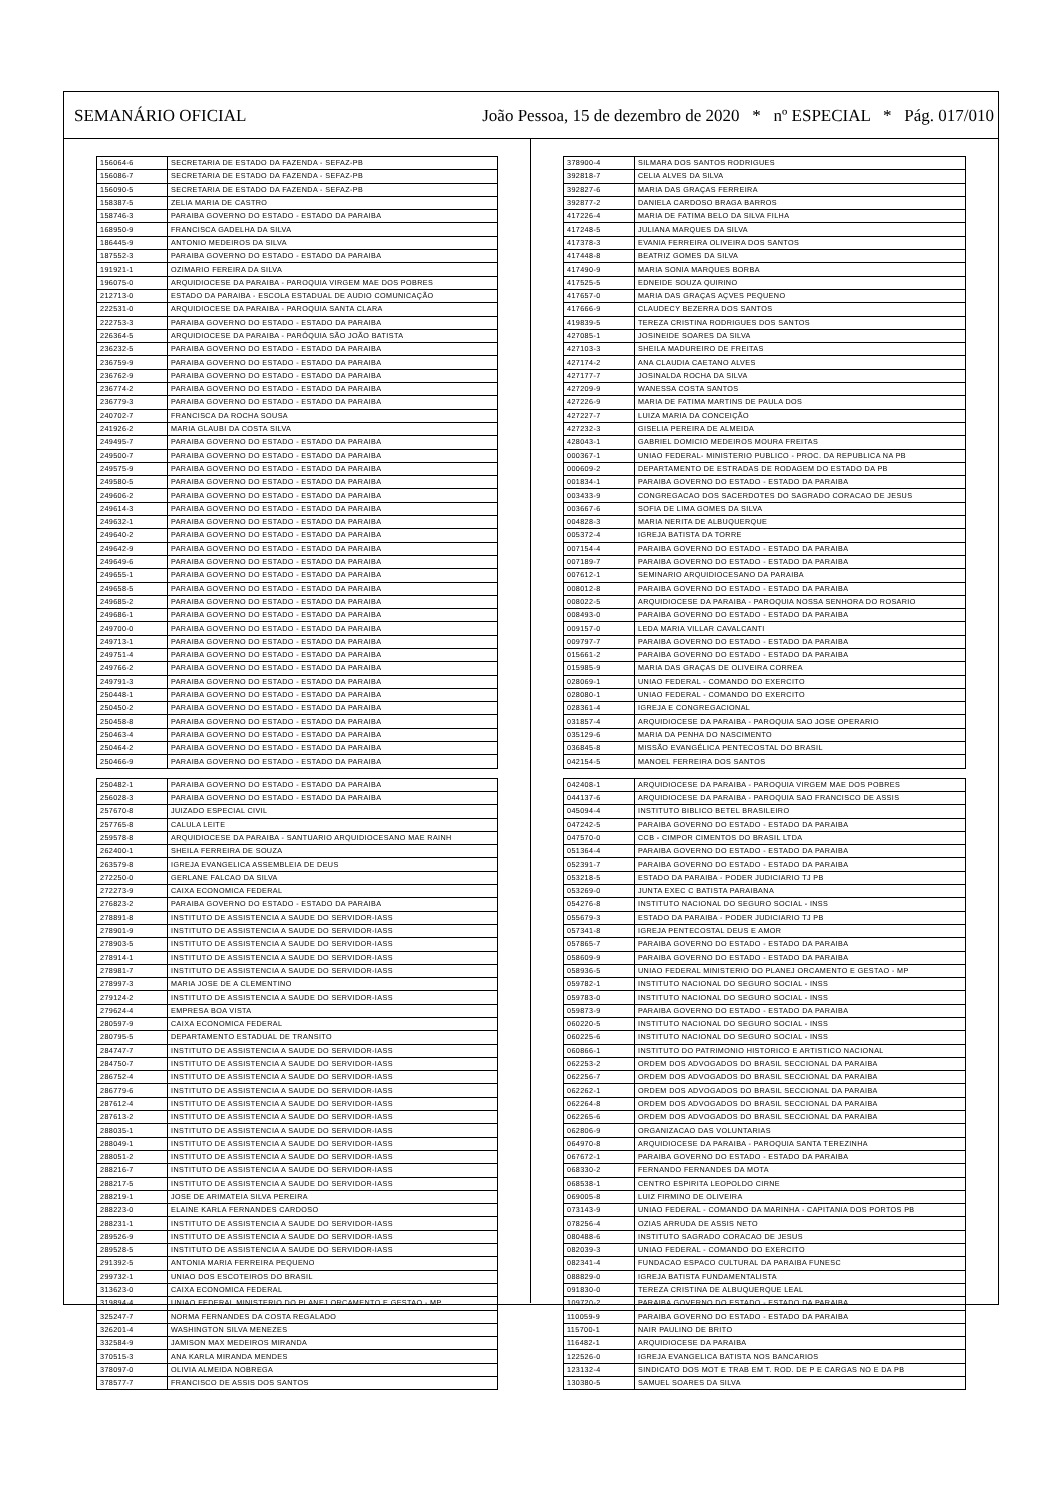SEMANÁRIO OFICIAL João Pessoa, 15 de dezembro de 2020 * nº ESPECIAL * Pág. 017/010
| 156064-6 | SECRETARIA DE ESTADO DA FAZENDA - SEFAZ-PB |
| 156086-7 | SECRETARIA DE ESTADO DA FAZENDA - SEFAZ-PB |
| 156090-5 | SECRETARIA DE ESTADO DA FAZENDA - SEFAZ-PB |
| 158387-5 | ZELIA MARIA DE CASTRO |
| 158746-3 | PARAIBA GOVERNO DO ESTADO - ESTADO DA PARAIBA |
| 168950-9 | FRANCISCA GADELHA DA SILVA |
| 186445-9 | ANTONIO MEDEIROS DA SILVA |
| 187552-3 | PARAIBA GOVERNO DO ESTADO - ESTADO DA PARAIBA |
| 191921-1 | OZIMARIO FEREIRA DA SILVA |
| 196075-0 | ARQUIDIOCESE DA PARAIBA - PAROQUIA VIRGEM MAE DOS POBRES |
| 212713-0 | ESTADO DA PARAIBA - ESCOLA ESTADUAL DE AUDIO COMUNICAÇÃO |
| 222531-0 | ARQUIDIOCESE DA PARAIBA - PAROQUIA SANTA CLARA |
| 222753-3 | PARAIBA GOVERNO DO ESTADO - ESTADO DA PARAIBA |
| 226364-5 | ARQUIDIOCESE DA PARAIBA - PARÓQUIA SÃO JOÃO BATISTA |
| 236232-5 | PARAIBA GOVERNO DO ESTADO - ESTADO DA PARAIBA |
| 236759-9 | PARAIBA GOVERNO DO ESTADO - ESTADO DA PARAIBA |
| 236762-9 | PARAIBA GOVERNO DO ESTADO - ESTADO DA PARAIBA |
| 236774-2 | PARAIBA GOVERNO DO ESTADO - ESTADO DA PARAIBA |
| 236779-3 | PARAIBA GOVERNO DO ESTADO - ESTADO DA PARAIBA |
| 240702-7 | FRANCISCA DA ROCHA SOUSA |
| 241926-2 | MARIA GLAUBI DA COSTA SILVA |
| 249495-7 | PARAIBA GOVERNO DO ESTADO - ESTADO DA PARAIBA |
| 249500-7 | PARAIBA GOVERNO DO ESTADO - ESTADO DA PARAIBA |
| 249575-9 | PARAIBA GOVERNO DO ESTADO - ESTADO DA PARAIBA |
| 249580-5 | PARAIBA GOVERNO DO ESTADO - ESTADO DA PARAIBA |
| 249606-2 | PARAIBA GOVERNO DO ESTADO - ESTADO DA PARAIBA |
| 249614-3 | PARAIBA GOVERNO DO ESTADO - ESTADO DA PARAIBA |
| 249632-1 | PARAIBA GOVERNO DO ESTADO - ESTADO DA PARAIBA |
| 249640-2 | PARAIBA GOVERNO DO ESTADO - ESTADO DA PARAIBA |
| 249642-9 | PARAIBA GOVERNO DO ESTADO - ESTADO DA PARAIBA |
| 249649-6 | PARAIBA GOVERNO DO ESTADO - ESTADO DA PARAIBA |
| 249655-1 | PARAIBA GOVERNO DO ESTADO - ESTADO DA PARAIBA |
| 249658-5 | PARAIBA GOVERNO DO ESTADO - ESTADO DA PARAIBA |
| 249685-2 | PARAIBA GOVERNO DO ESTADO - ESTADO DA PARAIBA |
| 249686-1 | PARAIBA GOVERNO DO ESTADO - ESTADO DA PARAIBA |
| 249700-0 | PARAIBA GOVERNO DO ESTADO - ESTADO DA PARAIBA |
| 249713-1 | PARAIBA GOVERNO DO ESTADO - ESTADO DA PARAIBA |
| 249751-4 | PARAIBA GOVERNO DO ESTADO - ESTADO DA PARAIBA |
| 249766-2 | PARAIBA GOVERNO DO ESTADO - ESTADO DA PARAIBA |
| 249791-3 | PARAIBA GOVERNO DO ESTADO - ESTADO DA PARAIBA |
| 250448-1 | PARAIBA GOVERNO DO ESTADO - ESTADO DA PARAIBA |
| 250450-2 | PARAIBA GOVERNO DO ESTADO - ESTADO DA PARAIBA |
| 250458-8 | PARAIBA GOVERNO DO ESTADO - ESTADO DA PARAIBA |
| 250463-4 | PARAIBA GOVERNO DO ESTADO - ESTADO DA PARAIBA |
| 250464-2 | PARAIBA GOVERNO DO ESTADO - ESTADO DA PARAIBA |
| 250466-9 | PARAIBA GOVERNO DO ESTADO - ESTADO DA PARAIBA |
| 250482-1 | PARAIBA GOVERNO DO ESTADO - ESTADO DA PARAIBA |
| 256028-3 | PARAIBA GOVERNO DO ESTADO - ESTADO DA PARAIBA |
| 257670-8 | JUIZADO ESPECIAL CIVIL |
| 257765-8 | CALULA LEITE |
| 259578-8 | ARQUIDIOCESE DA PARAIBA - SANTUARIO ARQUIDIOCESANO MAE RAINH |
| 262400-1 | SHEILA FERREIRA DE SOUZA |
| 263579-8 | IGREJA EVANGELICA ASSEMBLEIA DE DEUS |
| 272250-0 | GERLANE FALCAO DA SILVA |
| 272273-9 | CAIXA ECONOMICA FEDERAL |
| 276823-2 | PARAIBA GOVERNO DO ESTADO - ESTADO DA PARAIBA |
| 278891-8 | INSTITUTO DE ASSISTENCIA A SAUDE DO SERVIDOR-IASS |
| 278901-9 | INSTITUTO DE ASSISTENCIA A SAUDE DO SERVIDOR-IASS |
| 278903-5 | INSTITUTO DE ASSISTENCIA A SAUDE DO SERVIDOR-IASS |
| 278914-1 | INSTITUTO DE ASSISTENCIA A SAUDE DO SERVIDOR-IASS |
| 278981-7 | INSTITUTO DE ASSISTENCIA A SAUDE DO SERVIDOR-IASS |
| 278997-3 | MARIA JOSE DE A CLEMENTINO |
| 279124-2 | INSTITUTO DE ASSISTENCIA A SAUDE DO SERVIDOR-IASS |
| 279624-4 | EMPRESA BOA VISTA |
| 280597-9 | CAIXA ECONOMICA FEDERAL |
| 280795-5 | DEPARTAMENTO ESTADUAL DE TRANSITO |
| 284747-7 | INSTITUTO DE ASSISTENCIA A SAUDE DO SERVIDOR-IASS |
| 284750-7 | INSTITUTO DE ASSISTENCIA A SAUDE DO SERVIDOR-IASS |
| 286752-4 | INSTITUTO DE ASSISTENCIA A SAUDE DO SERVIDOR-IASS |
| 286779-6 | INSTITUTO DE ASSISTENCIA A SAUDE DO SERVIDOR-IASS |
| 287612-4 | INSTITUTO DE ASSISTENCIA A SAUDE DO SERVIDOR-IASS |
| 287613-2 | INSTITUTO DE ASSISTENCIA A SAUDE DO SERVIDOR-IASS |
| 288035-1 | INSTITUTO DE ASSISTENCIA A SAUDE DO SERVIDOR-IASS |
| 288049-1 | INSTITUTO DE ASSISTENCIA A SAUDE DO SERVIDOR-IASS |
| 288051-2 | INSTITUTO DE ASSISTENCIA A SAUDE DO SERVIDOR-IASS |
| 288216-7 | INSTITUTO DE ASSISTENCIA A SAUDE DO SERVIDOR-IASS |
| 288217-5 | INSTITUTO DE ASSISTENCIA A SAUDE DO SERVIDOR-IASS |
| 288219-1 | JOSE DE ARIMATEIA SILVA PEREIRA |
| 288223-0 | ELAINE KARLA FERNANDES CARDOSO |
| 288231-1 | INSTITUTO DE ASSISTENCIA A SAUDE DO SERVIDOR-IASS |
| 289526-9 | INSTITUTO DE ASSISTENCIA A SAUDE DO SERVIDOR-IASS |
| 289528-5 | INSTITUTO DE ASSISTENCIA A SAUDE DO SERVIDOR-IASS |
| 291392-5 | ANTONIA MARIA FERREIRA PEQUENO |
| 299732-1 | UNIAO DOS ESCOTEIROS DO BRASIL |
| 313623-0 | CAIXA ECONOMICA FEDERAL |
| 319894-4 | UNIAO FEDERAL MINISTERIO DO PLANEJ ORCAMENTO E GESTAO - MP |
| 325247-7 | NORMA FERNANDES DA COSTA REGALADO |
| 326201-4 | WASHINGTON SILVA MENEZES |
| 332584-9 | JAMISON MAX MEDEIROS MIRANDA |
| 370515-3 | ANA KARLA MIRANDA MENDES |
| 378097-0 | OLIVIA ALMEIDA NOBREGA |
| 378577-7 | FRANCISCO DE ASSIS DOS SANTOS |
| 378900-4 | SILMARA DOS SANTOS RODRIGUES |
| 392818-7 | CELIA ALVES DA SILVA |
| 392827-6 | MARIA DAS GRAÇAS FERREIRA |
| 392877-2 | DANIELA CARDOSO BRAGA BARROS |
| 417226-4 | MARIA DE FATIMA BELO DA SILVA FILHA |
| 417248-5 | JULIANA MARQUES DA SILVA |
| 417378-3 | EVANIA FERREIRA OLIVEIRA DOS SANTOS |
| 417448-8 | BEATRIZ GOMES DA SILVA |
| 417490-9 | MARIA SONIA MARQUES BORBA |
| 417525-5 | EDNEIDE SOUZA QUIRINO |
| 417657-0 | MARIA DAS GRAÇAS AÇVES PEQUENO |
| 417666-9 | CLAUDECY BEZERRA DOS SANTOS |
| 419839-5 | TEREZA CRISTINA RODRIGUES DOS SANTOS |
| 427085-1 | JOSINEIDE SOARES DA SILVA |
| 427103-3 | SHEILA MADUREIRO DE FREITAS |
| 427174-2 | ANA CLAUDIA CAETANO ALVES |
| 427177-7 | JOSINALDA ROCHA DA SILVA |
| 427209-9 | WANESSA COSTA SANTOS |
| 427226-9 | MARIA DE FATIMA MARTINS DE PAULA DOS |
| 427227-7 | LUIZA MARIA DA CONCEIÇÃO |
| 427232-3 | GISELIA PEREIRA DE ALMEIDA |
| 428043-1 | GABRIEL DOMICIO MEDEIROS MOURA FREITAS |
| 000367-1 | UNIAO FEDERAL- MINISTERIO PUBLICO - PROC. DA REPUBLICA NA PB |
| 000609-2 | DEPARTAMENTO DE ESTRADAS DE RODAGEM DO ESTADO DA PB |
| 001834-1 | PARAIBA GOVERNO DO ESTADO - ESTADO DA PARAIBA |
| 003433-9 | CONGREGACAO DOS SACERDOTES DO SAGRADO CORACAO DE JESUS |
| 003667-6 | SOFIA DE LIMA GOMES DA SILVA |
| 004828-3 | MARIA NERITA DE ALBUQUERQUE |
| 005372-4 | IGREJA BATISTA DA TORRE |
| 007154-4 | PARAIBA GOVERNO DO ESTADO - ESTADO DA PARAIBA |
| 007189-7 | PARAIBA GOVERNO DO ESTADO - ESTADO DA PARAIBA |
| 007612-1 | SEMINARIO ARQUIDIOCESANO DA PARAIBA |
| 008012-8 | PARAIBA GOVERNO DO ESTADO - ESTADO DA PARAIBA |
| 008022-5 | ARQUIDIOCESE DA PARAIBA - PAROQUIA NOSSA SENHORA DO ROSARIO |
| 008493-0 | PARAIBA GOVERNO DO ESTADO - ESTADO DA PARAIBA |
| 009157-0 | LEDA MARIA VILLAR CAVALCANTI |
| 009797-7 | PARAIBA GOVERNO DO ESTADO - ESTADO DA PARAIBA |
| 015661-2 | PARAIBA GOVERNO DO ESTADO - ESTADO DA PARAIBA |
| 015985-9 | MARIA DAS GRAÇAS DE OLIVEIRA CORREA |
| 028069-1 | UNIAO FEDERAL - COMANDO DO EXERCITO |
| 028080-1 | UNIAO FEDERAL - COMANDO DO EXERCITO |
| 028361-4 | IGREJA E CONGREGACIONAL |
| 031857-4 | ARQUIDIOCESE DA PARAIBA - PAROQUIA SAO JOSE OPERARIO |
| 035129-6 | MARIA DA PENHA DO NASCIMENTO |
| 036845-8 | MISSÃO EVANGÉLICA PENTECOSTAL DO BRASIL |
| 042154-5 | MANOEL FERREIRA DOS SANTOS |
| 042408-1 | ARQUIDIOCESE DA PARAIBA - PAROQUIA VIRGEM MAE DOS POBRES |
| 044137-6 | ARQUIDIOCESE DA PARAIBA - PAROQUIA SAO FRANCISCO DE ASSIS |
| 045094-4 | INSTITUTO BIBLICO BETEL BRASILEIRO |
| 047242-5 | PARAIBA GOVERNO DO ESTADO - ESTADO DA PARAIBA |
| 047570-0 | CCB - CIMPOR CIMENTOS DO BRASIL LTDA |
| 051364-4 | PARAIBA GOVERNO DO ESTADO - ESTADO DA PARAIBA |
| 052391-7 | PARAIBA GOVERNO DO ESTADO - ESTADO DA PARAIBA |
| 053218-5 | ESTADO DA PARAIBA - PODER JUDICIARIO TJ PB |
| 053269-0 | JUNTA EXEC C BATISTA PARAIBANA |
| 054276-8 | INSTITUTO NACIONAL DO SEGURO SOCIAL - INSS |
| 055679-3 | ESTADO DA PARAIBA - PODER JUDICIARIO TJ PB |
| 057341-8 | IGREJA PENTECOSTAL DEUS E AMOR |
| 057865-7 | PARAIBA GOVERNO DO ESTADO - ESTADO DA PARAIBA |
| 058609-9 | PARAIBA GOVERNO DO ESTADO - ESTADO DA PARAIBA |
| 058936-5 | UNIAO FEDERAL MINISTERIO DO PLANEJ ORCAMENTO E GESTAO - MP |
| 059782-1 | INSTITUTO NACIONAL DO SEGURO SOCIAL - INSS |
| 059783-0 | INSTITUTO NACIONAL DO SEGURO SOCIAL - INSS |
| 059873-9 | PARAIBA GOVERNO DO ESTADO - ESTADO DA PARAIBA |
| 060220-5 | INSTITUTO NACIONAL DO SEGURO SOCIAL - INSS |
| 060225-6 | INSTITUTO NACIONAL DO SEGURO SOCIAL - INSS |
| 060866-1 | INSTITUTO DO PATRIMONIO HISTORICO E ARTISTICO NACIONAL |
| 062253-2 | ORDEM DOS ADVOGADOS DO BRASIL SECCIONAL DA PARAIBA |
| 062256-7 | ORDEM DOS ADVOGADOS DO BRASIL SECCIONAL DA PARAIBA |
| 062262-1 | ORDEM DOS ADVOGADOS DO BRASIL SECCIONAL DA PARAIBA |
| 062264-8 | ORDEM DOS ADVOGADOS DO BRASIL SECCIONAL DA PARAIBA |
| 062265-6 | ORDEM DOS ADVOGADOS DO BRASIL SECCIONAL DA PARAIBA |
| 062806-9 | ORGANIZACAO DAS VOLUNTARIAS |
| 064970-8 | ARQUIDIOCESE DA PARAIBA - PAROQUIA SANTA TEREZINHA |
| 067672-1 | PARAIBA GOVERNO DO ESTADO - ESTADO DA PARAIBA |
| 068330-2 | FERNANDO FERNANDES DA MOTA |
| 068538-1 | CENTRO ESPIRITA LEOPOLDO CIRNE |
| 069005-8 | LUIZ FIRMINO DE OLIVEIRA |
| 073143-9 | UNIAO FEDERAL - COMANDO DA MARINHA - CAPITANIA DOS PORTOS PB |
| 078256-4 | OZIAS ARRUDA DE ASSIS NETO |
| 080488-6 | INSTITUTO SAGRADO CORACAO DE JESUS |
| 082039-3 | UNIAO FEDERAL - COMANDO DO EXERCITO |
| 082341-4 | FUNDACAO ESPACO CULTURAL DA PARAIBA FUNESC |
| 088829-0 | IGREJA BATISTA FUNDAMENTALISTA |
| 091830-0 | TEREZA CRISTINA DE ALBUQUERQUE LEAL |
| 109720-2 | PARAIBA GOVERNO DO ESTADO - ESTADO DA PARAIBA |
| 110059-9 | PARAIBA GOVERNO DO ESTADO - ESTADO DA PARAIBA |
| 115700-1 | NAIR PAULINO DE BRITO |
| 116482-1 | ARQUIDIOCESE DA PARAIBA |
| 122526-0 | IGREJA EVANGELICA BATISTA NOS BANCARIOS |
| 123132-4 | SINDICATO DOS MOT E TRAB EM T. ROD. DE P E CARGAS NO E DA PB |
| 130380-5 | SAMUEL SOARES DA SILVA |